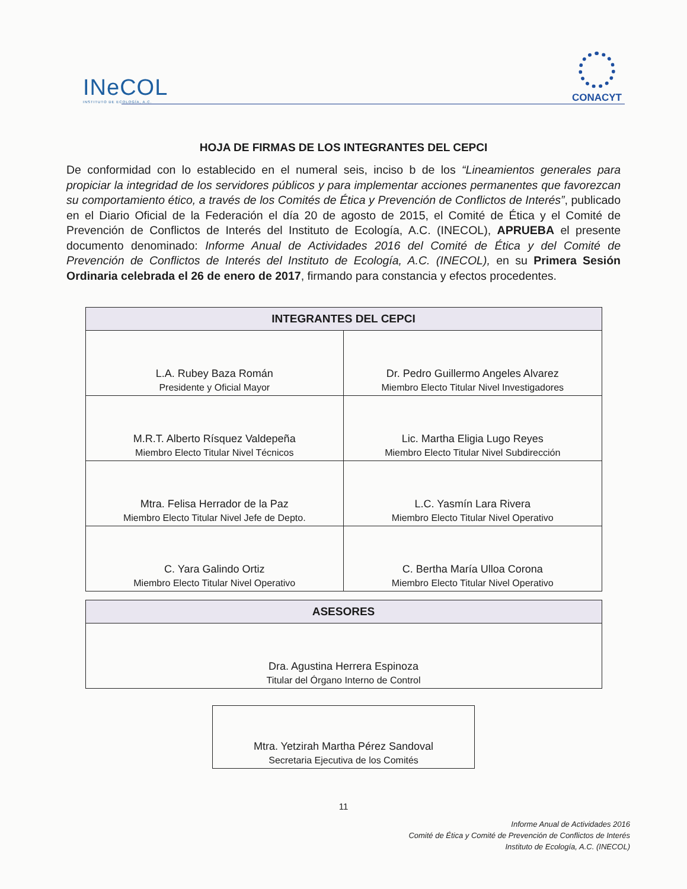INeCOL
INSTITUTO DE ECOLOGÍA, A.C.
CONACYT
HOJA DE FIRMAS DE LOS INTEGRANTES DEL CEPCI
De conformidad con lo establecido en el numeral seis, inciso b de los “Lineamientos generales para propiciar la integridad de los servidores públicos y para implementar acciones permanentes que favorezcan su comportamiento ético, a través de los Comités de Ética y Prevención de Conflictos de Interés”, publicado en el Diario Oficial de la Federación el día 20 de agosto de 2015, el Comité de Ética y el Comité de Prevención de Conflictos de Interés del Instituto de Ecología, A.C. (INECOL), APRUEBA el presente documento denominado: Informe Anual de Actividades 2016 del Comité de Ética y del Comité de Prevención de Conflictos de Interés del Instituto de Ecología, A.C. (INECOL), en su Primera Sesión Ordinaria celebrada el 26 de enero de 2017, firmando para constancia y efectos procedentes.
| INTEGRANTES DEL CEPCI | |
| --- | --- |
| L.A. Rubey Baza Román Presidente y Oficial Mayor | Dr. Pedro Guillermo Angeles Alvarez Miembro Electo Titular Nivel Investigadores |
| M.R.T. Alberto Rísquez Valdepeña Miembro Electo Titular Nivel Técnicos | Lic. Martha Eligia Lugo Reyes Miembro Electo Titular Nivel Subdirección |
| Mtra. Felisa Herrador de la Paz Miembro Electo Titular Nivel Jefe de Depto. | L.C. Yasmín Lara Rivera Miembro Electo Titular Nivel Operativo |
| C. Yara Galindo Ortiz Miembro Electo Titular Nivel Operativo | C. Bertha María Ulloa Corona Miembro Electo Titular Nivel Operativo |
| ASESORES |
| --- |
| Dra. Agustina Herrera Espinoza Titular del Órgano Interno de Control |
| Mtra. Yetzirah Martha Pérez Sandoval Secretaria Ejecutiva de los Comités |
11
Informe Anual de Actividades 2016
Comité de Ética y Comité de Prevención de Conflictos de Interés
Instituto de Ecología, A.C. (INECOL)